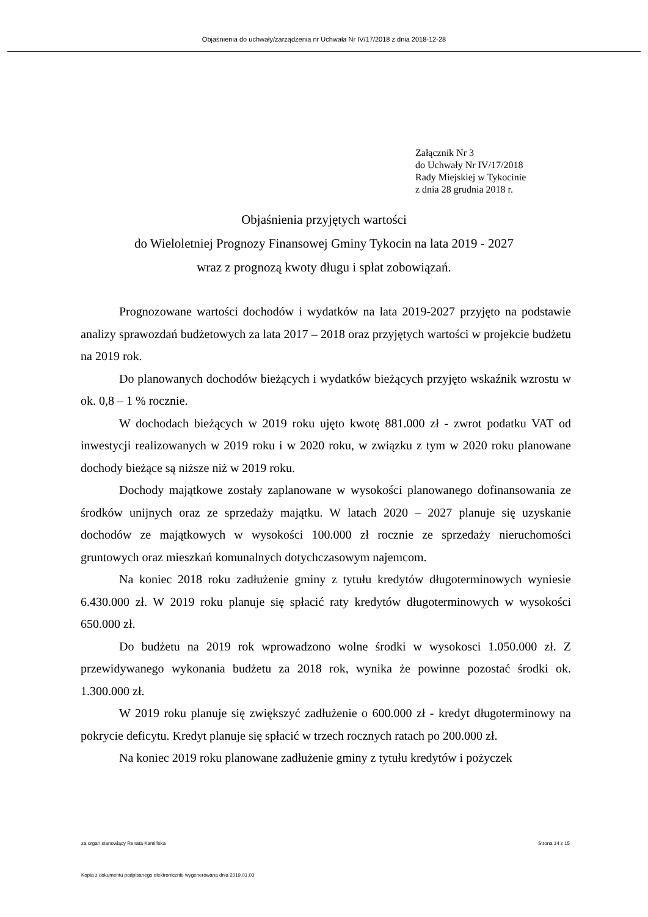Objaśnienia do uchwały/zarządzenia nr Uchwała Nr IV/17/2018 z dnia 2018-12-28
Załącznik Nr 3
do Uchwały Nr IV/17/2018
Rady Miejskiej w Tykocinie
z dnia 28 grudnia 2018 r.
Objaśnienia przyjętych wartości
do Wieloletniej Prognozy Finansowej Gminy Tykocin na lata 2019 - 2027
wraz z prognozą kwoty długu i spłat zobowiązań.
Prognozowane wartości dochodów i wydatków na lata 2019-2027 przyjęto na podstawie analizy sprawozdań budżetowych za lata 2017 – 2018 oraz przyjętych wartości w projekcie budżetu na 2019 rok.
Do planowanych dochodów bieżących i wydatków bieżących przyjęto wskaźnik wzrostu w ok. 0,8 – 1 % rocznie.
W dochodach bieżących w 2019 roku ujęto kwotę 881.000 zł - zwrot podatku VAT od inwestycji realizowanych w 2019 roku i w 2020 roku, w związku z tym w 2020 roku planowane dochody bieżące są niższe niż w 2019 roku.
Dochody majątkowe zostały zaplanowane w wysokości planowanego dofinansowania ze środków unijnych oraz ze sprzedaży majątku. W latach 2020 – 2027 planuje się uzyskanie dochodów ze majątkowych w wysokości 100.000 zł rocznie ze sprzedaży nieruchomości gruntowych oraz mieszkań komunalnych dotychczasowym najemcom.
Na koniec 2018 roku zadłużenie gminy z tytułu kredytów długoterminowych wyniesie 6.430.000 zł. W 2019 roku planuje się spłacić raty kredytów długoterminowych w wysokości 650.000 zł.
Do budżetu na 2019 rok wprowadzono wolne środki w wysokosci 1.050.000 zł. Z przewidywanego wykonania budżetu za 2018 rok, wynika że powinne pozostać środki ok. 1.300.000 zł.
W 2019 roku planuje się zwiększyć zadłużenie o 600.000 zł - kredyt długoterminowy na pokrycie deficytu. Kredyt planuje się spłacić w trzech rocznych ratach po 200.000 zł.
Na koniec 2019 roku planowane zadłużenie gminy z tytułu kredytów i pożyczek
za organ stanowiący Renata Kamińska Strona 14 z 15
Kopia z dokumentu podpisanego elektronicznie wygenerowana dnia 2019.01.03